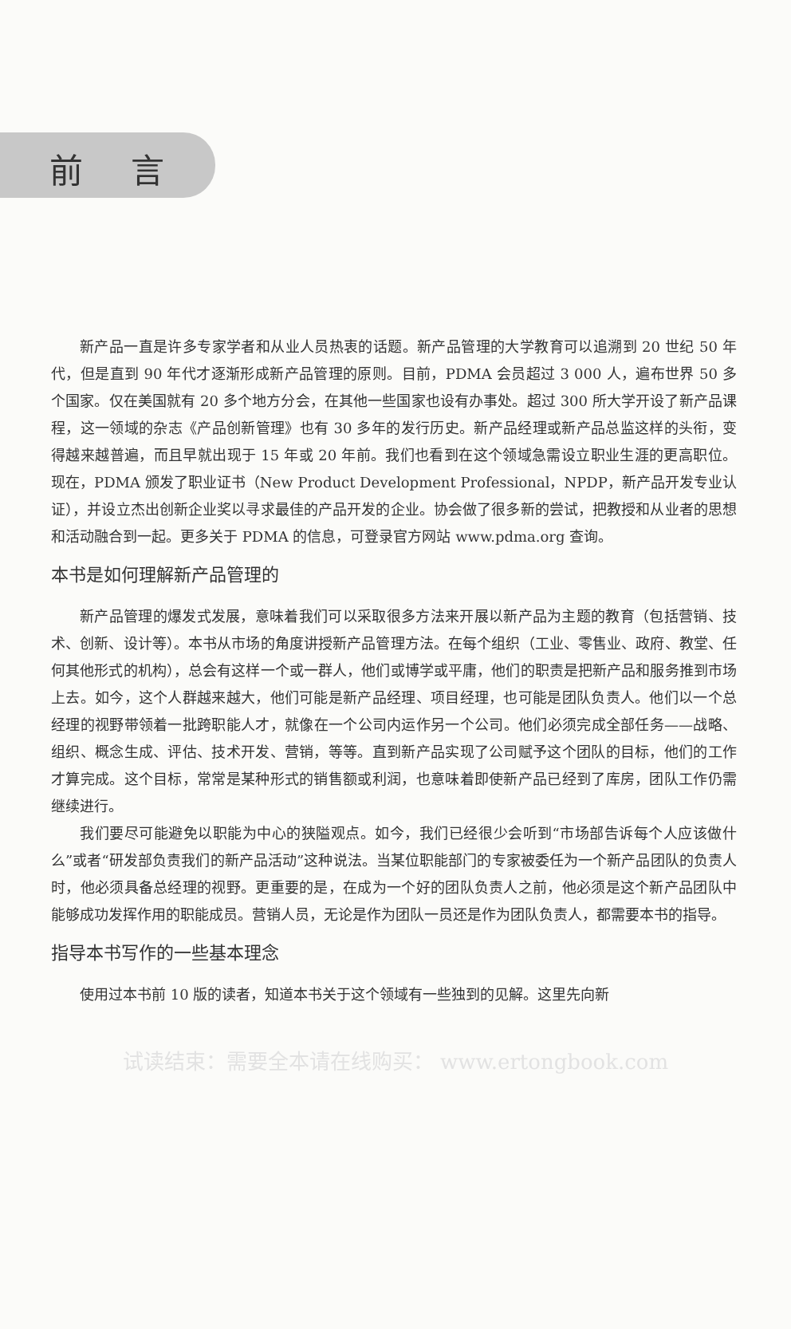前言
新产品一直是许多专家学者和从业人员热衷的话题。新产品管理的大学教育可以追溯到 20 世纪 50 年代，但是直到 90 年代才逐渐形成新产品管理的原则。目前，PDMA 会员超过 3 000 人，遍布世界 50 多个国家。仅在美国就有 20 多个地方分会，在其他一些国家也设有办事处。超过 300 所大学开设了新产品课程，这一领域的杂志《产品创新管理》也有 30 多年的发行历史。新产品经理或新产品总监这样的头衔，变得越来越普遍，而且早就出现于 15 年或 20 年前。我们也看到在这个领域急需设立职业生涯的更高职位。现在，PDMA 颁发了职业证书（New Product Development Professional，NPDP，新产品开发专业认证），并设立杰出创新企业奖以寻求最佳的产品开发的企业。协会做了很多新的尝试，把教授和从业者的思想和活动融合到一起。更多关于 PDMA 的信息，可登录官方网站 www.pdma.org 查询。
本书是如何理解新产品管理的
新产品管理的爆发式发展，意味着我们可以采取很多方法来开展以新产品为主题的教育（包括营销、技术、创新、设计等）。本书从市场的角度讲授新产品管理方法。在每个组织（工业、零售业、政府、教堂、任何其他形式的机构），总会有这样一个或一群人，他们或博学或平庸，他们的职责是把新产品和服务推到市场上去。如今，这个人群越来越大，他们可能是新产品经理、项目经理，也可能是团队负责人。他们以一个总经理的视野带领着一批跨职能人才，就像在一个公司内运作另一个公司。他们必须完成全部任务——战略、组织、概念生成、评估、技术开发、营销，等等。直到新产品实现了公司赋予这个团队的目标，他们的工作才算完成。这个目标，常常是某种形式的销售额或利润，也意味着即使新产品已经到了库房，团队工作仍需继续进行。
我们要尽可能避免以职能为中心的狭隘观点。如今，我们已经很少会听到“市场部告诉每个人应该做什么”或者“研发部负责我们的新产品活动”这种说法。当某位职能部门的专家被委任为一个新产品团队的负责人时，他必须具备总经理的视野。更重要的是，在成为一个好的团队负责人之前，他必须是这个新产品团队中能够成功发挥作用的职能成员。营销人员，无论是作为团队一员还是作为团队负责人，都需要本书的指导。
指导本书写作的一些基本理念
使用过本书前 10 版的读者，知道本书关于这个领域有一些独到的见解。这里先向新
试读结束：需要全本请在线购买： www.ertongbook.com